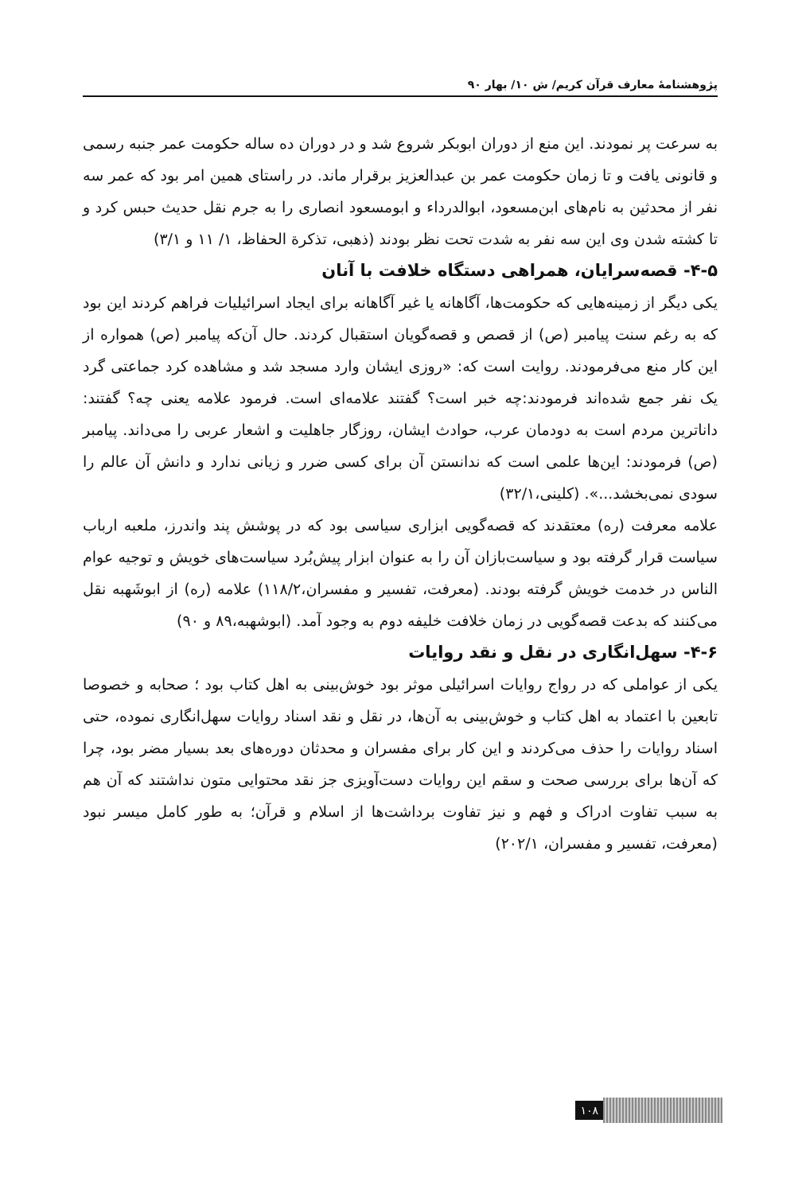پژوهشنامهٔ معارف قرآن کریم/ ش ۱۰/ بهار ۹۰
به سرعت پر نمودند. این منع از دوران ابوبکر شروع شد و در دوران ده ساله حکومت عمر جنبه رسمی و قانونی یافت و تا زمان حکومت عمر بن عبدالعزیز برقرار ماند. در راستای همین امر بود که عمر سه نفر از محدثین به نام‌های ابن‌مسعود، ابوالدرداء و ابومسعود انصاری را به جرم نقل حدیث حبس کرد و تا کشته شدن وی این سه نفر به شدت تحت نظر بودند (ذهبی، تذکرة الحفاظ، ۱/ ۱۱ و ۳/۱)
۴-۵- قصه‌سرایان، همراهی دستگاه خلافت با آنان
یکی دیگر از زمینه‌هایی که حکومت‌ها، آگاهانه یا غیر آگاهانه برای ایجاد اسرائیلیات فراهم کردند این بود که به رغم سنت پیامبر (ص) از قصص و قصه‌گویان استقبال کردند. حال آن‌که پیامبر (ص) همواره از این کار منع می‌فرمودند. روایت است که: «روزی ایشان وارد مسجد شد و مشاهده کرد جماعتی گرد یک نفر جمع شده‌اند فرمودند:چه خبر است؟ گفتند علامه‌ای است. فرمود علامه یعنی چه؟ گفتند: داناترین مردم است به دودمان عرب، حوادث ایشان، روزگار جاهلیت و اشعار عربی را می‌داند. پیامبر (ص) فرمودند: این‌ها علمی است که ندانستن آن برای کسی ضرر و زیانی ندارد و دانش آن عالم را سودی نمی‌بخشد...». (کلینی،۳۲/۱)
علامه معرفت (ره) معتقدند که قصه‌گویی ابزاری سیاسی بود که در پوشش پند واندرز، ملعبه ارباب سیاست قرار گرفته بود و سیاست‌بازان آن را به عنوان ابزار پیش‌بُرد سیاست‌های خویش و توجیه عوام الناس در خدمت خویش گرفته بودند. (معرفت، تفسیر و مفسران،۱۱۸/۲) علامه (ره) از ابوشَهبه نقل می‌کنند که بدعت قصه‌گویی در زمان خلافت خلیفه دوم به وجود آمد. (ابوشهبه،۸۹ و ۹۰)
۴-۶- سهل‌انگاری در نقل و نقد روایات
یکی از عواملی که در رواج روایات اسرائیلی موثر بود خوش‌بینی به اهل کتاب بود ؛ صحابه و خصوصا تابعین با اعتماد به اهل کتاب و خوش‌بینی به آن‌ها، در نقل و نقد اسناد روایات سهل‌انگاری نموده، حتی اسناد روایات را حذف می‌کردند و این کار برای مفسران و محدثان دوره‌های بعد بسیار مضر بود، چرا که آن‌ها برای بررسی صحت و سقم این روایات دست‌آویزی جز نقد محتوایی متون نداشتند که آن هم به سبب تفاوت ادراک و فهم و نیز تفاوت برداشت‌ها از اسلام و قرآن؛ به طور کامل میسر نبود (معرفت، تفسیر و مفسران، ۲۰۲/۱)
۱۰۸